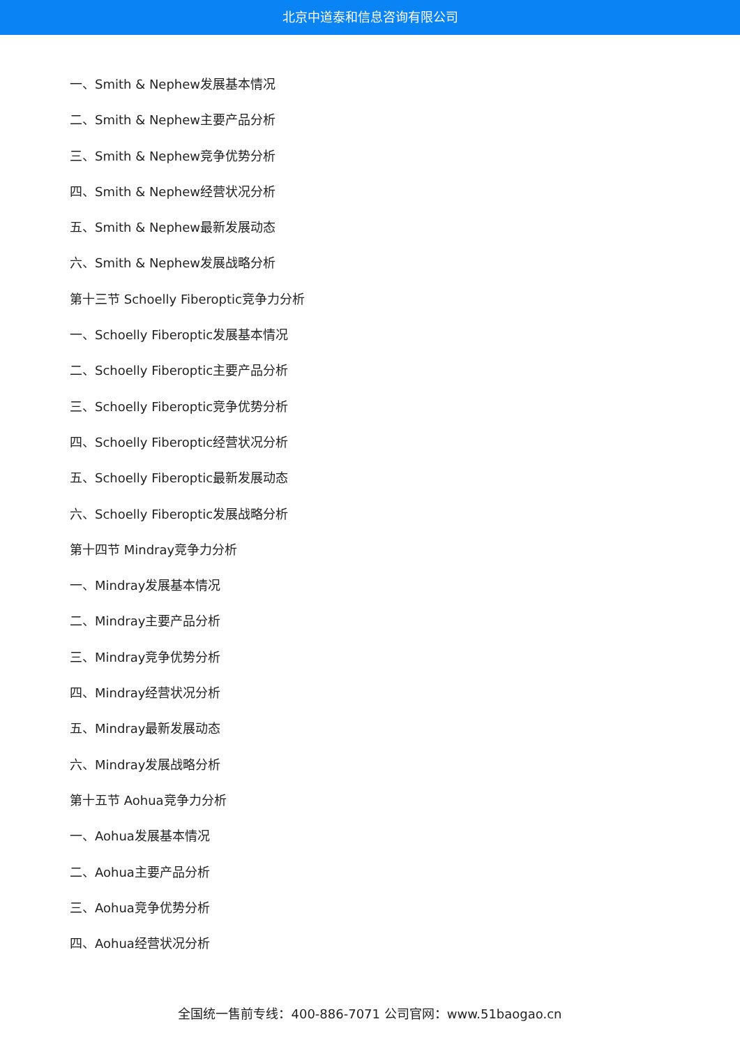北京中道泰和信息咨询有限公司
一、Smith & Nephew发展基本情况
二、Smith & Nephew主要产品分析
三、Smith & Nephew竞争优势分析
四、Smith & Nephew经营状况分析
五、Smith & Nephew最新发展动态
六、Smith & Nephew发展战略分析
第十三节 Schoelly Fiberoptic竞争力分析
一、Schoelly Fiberoptic发展基本情况
二、Schoelly Fiberoptic主要产品分析
三、Schoelly Fiberoptic竞争优势分析
四、Schoelly Fiberoptic经营状况分析
五、Schoelly Fiberoptic最新发展动态
六、Schoelly Fiberoptic发展战略分析
第十四节 Mindray竞争力分析
一、Mindray发展基本情况
二、Mindray主要产品分析
三、Mindray竞争优势分析
四、Mindray经营状况分析
五、Mindray最新发展动态
六、Mindray发展战略分析
第十五节 Aohua竞争力分析
一、Aohua发展基本情况
二、Aohua主要产品分析
三、Aohua竞争优势分析
四、Aohua经营状况分析
全国统一售前专线：400-886-7071 公司官网：www.51baogao.cn